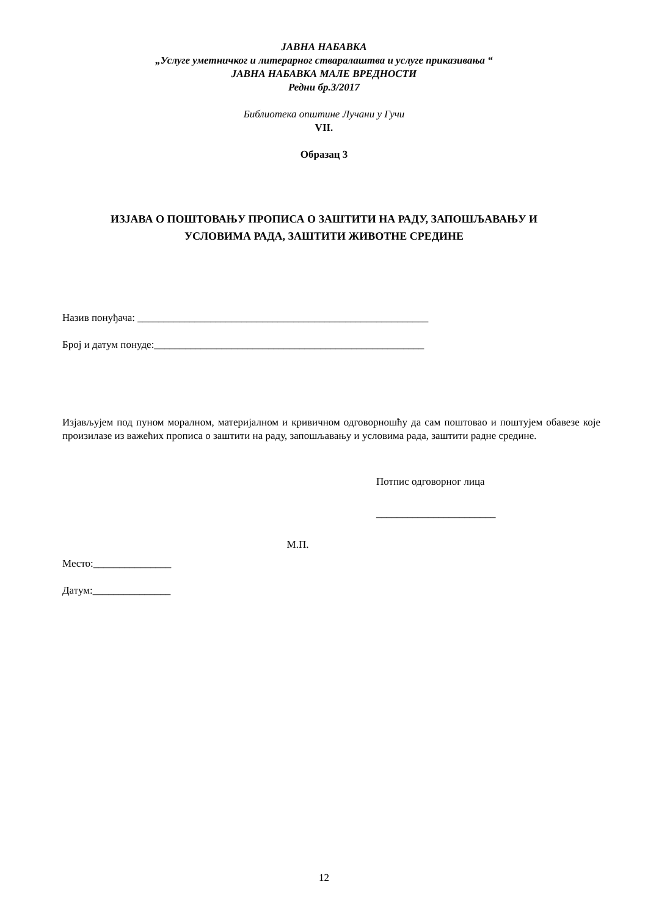ЈАВНА НАБАВКА
„Услуге уметничког и литерарног стваралаштва и услуге приказивања “
ЈАВНА НАБАВКА МАЛЕ ВРЕДНОСТИ
Редни бр.3/2017
Библиотека општине Лучани у Гучи
VII.
Образац 3
ИЗЈАВА О ПОШТОВАЊУ ПРОПИСА О ЗАШТИТИ НА РАДУ, ЗАПОШЉАВАЊУ И
УСЛОВИМА РАДА, ЗАШТИТИ ЖИВОТНЕ СРЕДИНЕ
Назив понуђача: ________________________________________________________
Број и датум понуде:____________________________________________________
Изјављујем под пуном моралном, материјалном и кривичном одговорношћу да сам поштовао и поштујем обавезе које произилазе из важећих прописа о заштити на раду, запошљавању и условима рада, заштити радне средине.
Потпис одговорног лица
_______________________
М.П.
Место:_______________
Датум:_______________
12